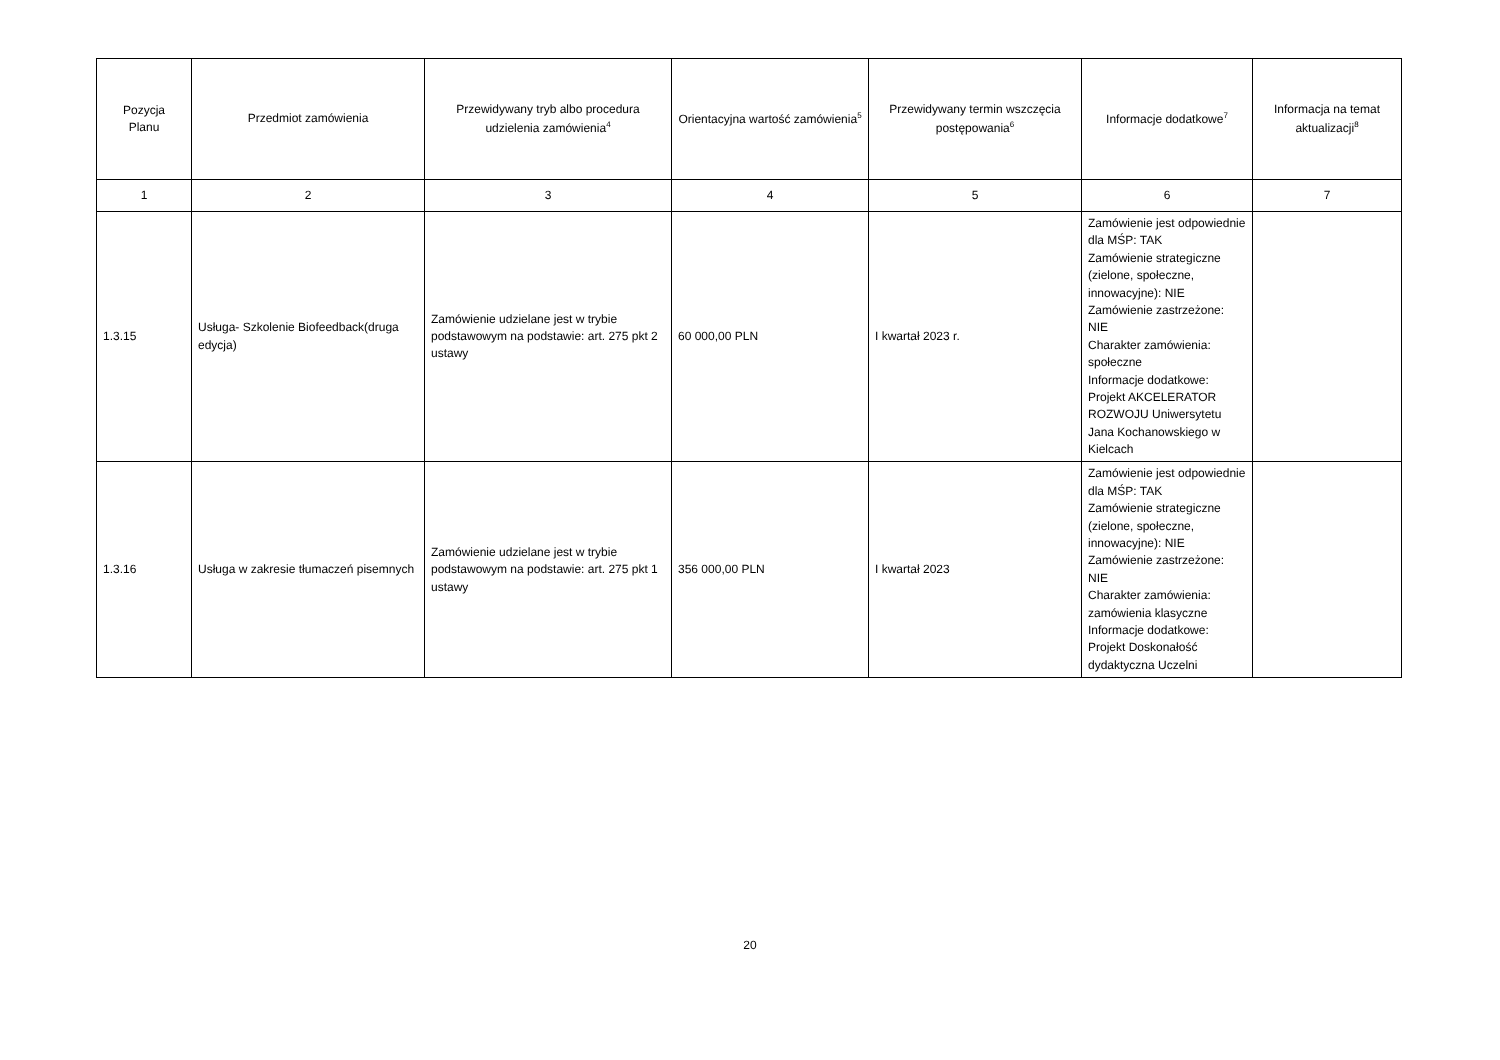| Pozycja Planu | Przedmiot zamówienia | Przewidywany tryb albo procedura udzielenia zamówienia<sup>4</sup> | Orientacyjna wartość zamówienia<sup>5</sup> | Przewidywany termin wszczęcia postępowania<sup>6</sup> | Informacje dodatkowe<sup>7</sup> | Informacja na temat aktualizacji<sup>8</sup> |
| --- | --- | --- | --- | --- | --- | --- |
| 1 | 2 | 3 | 4 | 5 | 6 | 7 |
| 1.3.15 | Usługa- Szkolenie Biofeedback(druga edycja) | Zamówienie udzielane jest w trybie podstawowym na podstawie: art. 275 pkt 2 ustawy | 60 000,00 PLN | I kwartał 2023 r. | Zamówienie jest odpowiednie dla MŚP: TAK Zamówienie strategiczne (zielone, społeczne, innowacyjne): NIE Zamówienie zastrzeżone: NIE Charakter zamówienia: społeczne Informacje dodatkowe: Projekt AKCELERATOR ROZWOJU Uniwersytetu Jana Kochanowskiego w Kielcach | |
| 1.3.16 | Usługa w zakresie tłumaczeń pisemnych | Zamówienie udzielane jest w trybie podstawowym na podstawie: art. 275 pkt 1 ustawy | 356 000,00 PLN | I kwartał 2023 | Zamówienie jest odpowiednie dla MŚP: TAK Zamówienie strategiczne (zielone, społeczne, innowacyjne): NIE Zamówienie zastrzeżone: NIE Charakter zamówienia: zamówienia klasyczne Informacje dodatkowe: Projekt Doskonałość dydaktyczna Uczelni | |
20